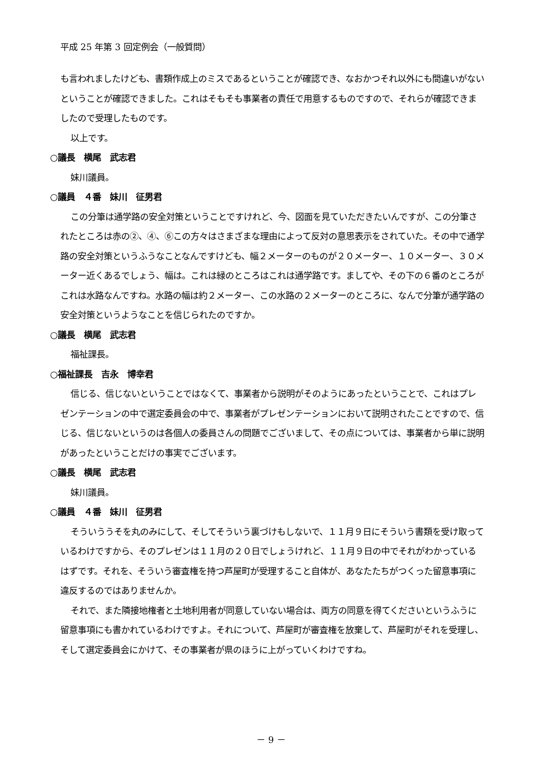平成 25 年第 3 回定例会（一般質問）
も言われましたけども、書類作成上のミスであるということが確認でき、なおかつそれ以外にも間違いがないということが確認できました。これはそもそも事業者の責任で用意するものですので、それらが確認できましたので受理したものです。
以上です。
○議長　横尾　武志君
妹川議員。
○議員　４番　妹川　征男君
この分筆は通学路の安全対策ということですけれど、今、図面を見ていただきたいんですが、この分筆されたところは赤の②、④、⑥この方々はさまざまな理由によって反対の意思表示をされていた。その中で通学路の安全対策というふうなことなんですけども、幅２メーターのものが２０メーター、１０メーター、３０メーター近くあるでしょう、幅は。これは緑のところはこれは通学路です。ましてや、その下の６番のところがこれは水路なんですね。水路の幅は約２メーター、この水路の２メーターのところに、なんで分筆が通学路の安全対策というようなことを信じられたのですか。
○議長　横尾　武志君
福祉課長。
○福祉課長　吉永　博幸君
信じる、信じないということではなくて、事業者から説明がそのようにあったということで、これはプレゼンテーションの中で選定委員会の中で、事業者がプレゼンテーションにおいて説明されたことですので、信じる、信じないというのは各個人の委員さんの問題でございまして、その点については、事業者から単に説明があったということだけの事実でございます。
○議長　横尾　武志君
妹川議員。
○議員　４番　妹川　征男君
そういううそを丸のみにして、そしてそういう裏づけもしないで、１１月９日にそういう書類を受け取っているわけですから、そのプレゼンは１１月の２０日でしょうけれど、１１月９日の中でそれがわかっているはずです。それを、そういう審査権を持つ芦屋町が受理すること自体が、あなたたちがつくった留意事項に違反するのではありませんか。
それで、また隣接地権者と土地利用者が同意していない場合は、両方の同意を得てくださいというふうに留意事項にも書かれているわけですよ。それについて、芦屋町が審査権を放棄して、芦屋町がそれを受理し、そして選定委員会にかけて、その事業者が県のほうに上がっていくわけですね。
－ 9 －